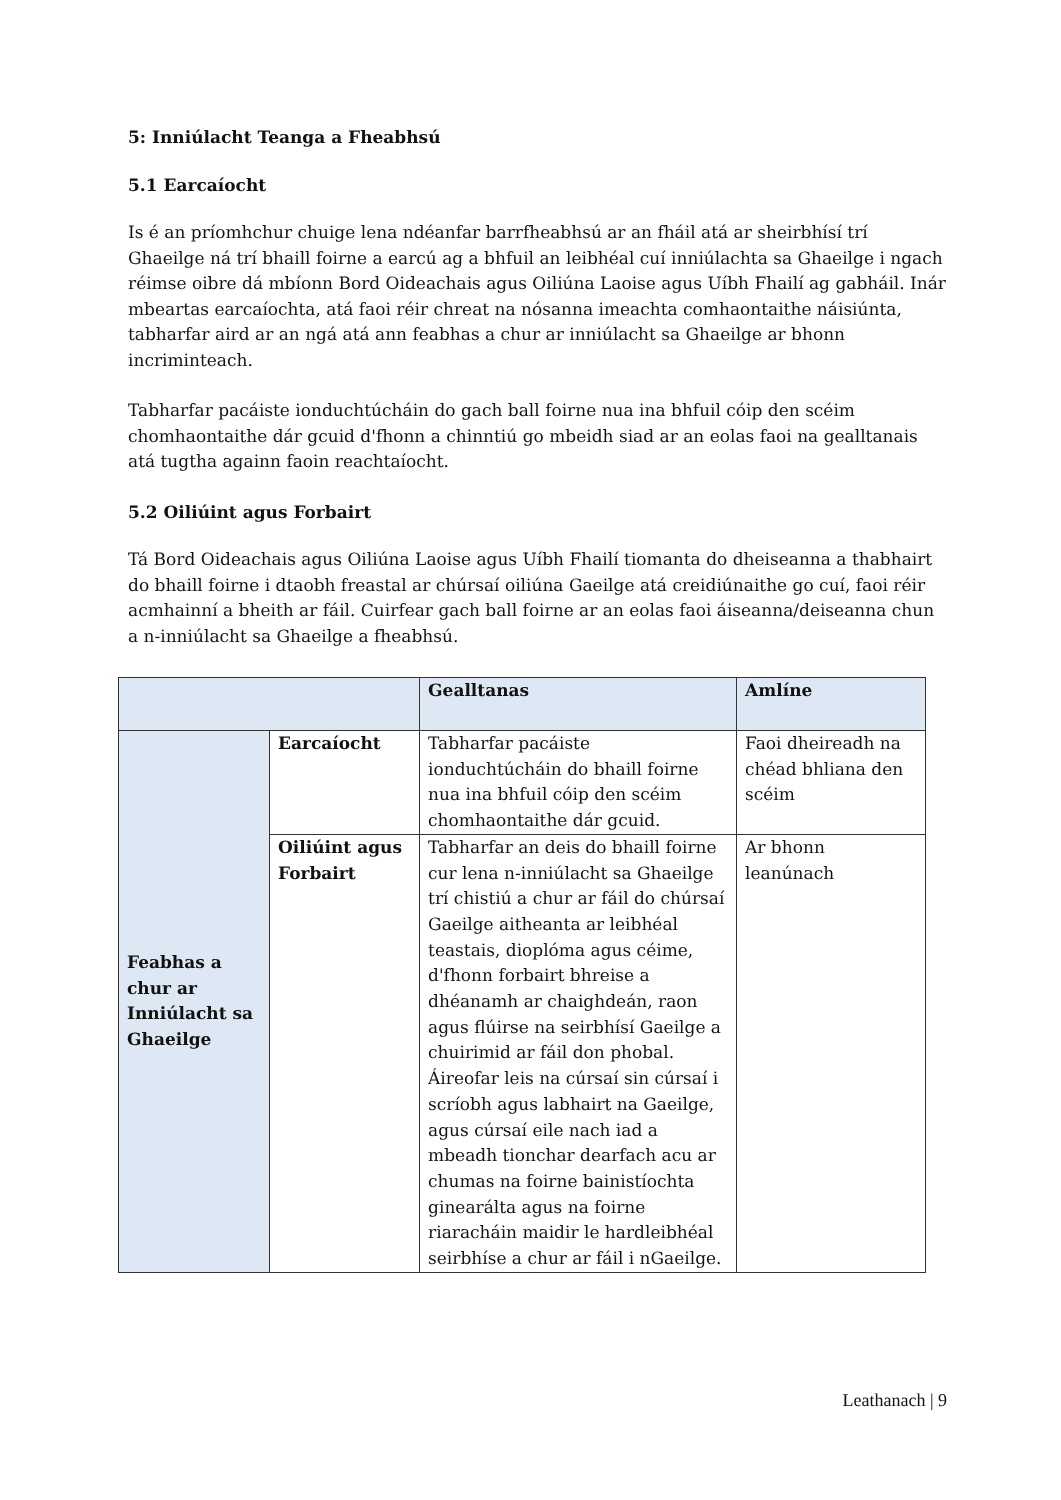5: Inniúlacht Teanga a Fheabhsú
5.1 Earcaíocht
Is é an príomhchur chuige lena ndéanfar barrfheabhsú ar an fháil atá ar sheirbhísí trí Ghaeilge ná trí bhaill foirne a earcú ag a bhfuil an leibhéal cuí inniúlachta sa Ghaeilge i ngach réimse oibre dá mbíonn Bord Oideachais agus Oiliúna Laoise agus Uíbh Fhailí ag gabháil. Inár mbeartas earcaíochta, atá faoi réir chreat na nósanna imeachta comhaontaithe náisiúnta, tabharfar aird ar an ngá atá ann feabhas a chur ar inniúlacht sa Ghaeilge ar bhonn incriminteach.
Tabharfar pacáiste ionduchtúcháin do gach ball foirne nua ina bhfuil cóip den scéim chomhaontaithe dár gcuid d'fhonn a chinntiú go mbeidh siad ar an eolas faoi na gealltanais atá tugtha againn faoin reachtaíocht.
5.2 Oiliúint agus Forbairt
Tá Bord Oideachais agus Oiliúna Laoise agus Uíbh Fhailí tiomanta do dheiseanna a thabhairt do bhaill foirne i dtaobh freastal ar chúrsaí oiliúna Gaeilge atá creidiúnaithe go cuí, faoi réir acmhainní a bheith ar fáil. Cuirfear gach ball foirne ar an eolas faoi áiseanna/deiseanna chun a n-inniúlacht sa Ghaeilge a fheabhsú.
| | | Gealltanas | Amlíne |
| --- | --- | --- | --- |
| Feabhas a chur ar Inniúlacht sa Ghaeilge | Earcaíocht | Tabharfar pacáiste ionduchtúcháin do bhaill foirne nua ina bhfuil cóip den scéim chomhaontaithe dár gcuid. | Faoi dheireadh na chéad bhliana den scéim |
| | Oiliúint agus Forbairt | Tabharfar an deis do bhaill foirne cur lena n-inniúlacht sa Ghaeilge trí chistiú a chur ar fáil do chúrsaí Gaeilge aitheanta ar leibhéal teastais, dioplóma agus céime, d'fhonn forbairt bhreise a dhéanamh ar chaighdeán, raon agus flúirse na seirbhísí Gaeilge a chuirimid ar fáil don phobal. Áireofar leis na cúrsaí sin cúrsaí i scríobh agus labhairt na Gaeilge, agus cúrsaí eile nach iad a mbeadh tionchar dearfach acu ar chumas na foirne bainistíochta ginearálta agus na foirne riaracháin maidir le hardleibhéal seirbhíse a chur ar fáil i nGaeilge. | Ar bhonn leanúnach |
Leathanach | 9